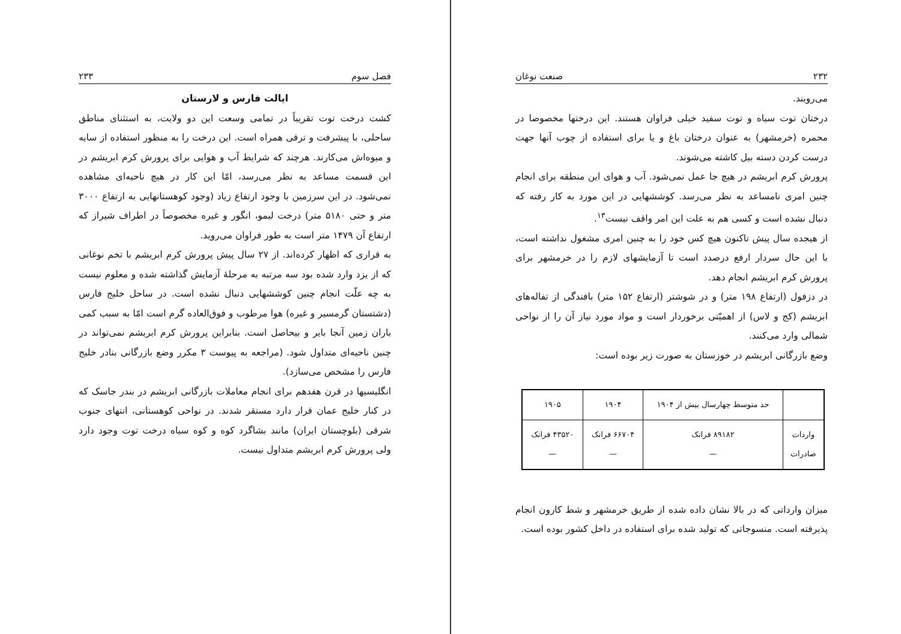فصل سوم ۲۳۳
ایالت فارس و لارستان
کشت درخت توت تقریباً در تمامی وسعت این دو ولایت، به استثنای مناطق ساحلی، با پیشرفت و ترقی همراه است. این درخت را به منظور استفاده از سایه و میوه‌اش می‌کارند. هرچند که شرایط آب و هوایی برای پرورش کرم ابریشم در این قسمت مساعد به نظر می‌رسد، امّا این کار در هیچ ناحیه‌ای مشاهده نمی‌شود. در این سرزمین با وجود ارتفاع زیاد (وجود کوهستانهایی به ارتفاع ۳۰۰۰ متر و حتی ۵۱۸۰ متر) درخت لیمو، انگور و غیره مخصوصاً در اطراف شیراز که ارتفاع آن ۱۴۷۹ متر است به طور فراوان می‌روید.
به قراری که اظهار کرده‌اند. از ۲۷ سال پیش پرورش کرم ابریشم با تخم نوغانی که از یزد وارد شده بود سه مرتبه به مرحلهٔ آزمایش گذاشته شده و معلوم نیست به چه علّت انجام چنین کوششهایی دنبال نشده است. در ساحل خلیج فارس (دشتستان گرمسیر و غیره) هوا مرطوب و فوق‌العاده گرم است امّا به سبب کمی باران زمین آنجا بایر و بیحاصل است. بنابراین پرورش کرم ابریشم نمی‌تواند در چنین ناحیه‌ای متداول شود. (مراجعه به پیوست ۳ مکرر وضع بازرگانی بنادر خلیج فارس را مشخص می‌سازد).
انگلیسیها در قرن هفدهم برای انجام معاملات بازرگانی ابریشم در بندر جاسک که در کنار خلیج عمان قرار دارد مستقر شدند. در نواحی کوهستانی، انتهای جنوب شرقی (بلوچستان ایران) مانند بشاگرد کوه و کوه سیاه درخت توت وجود دارد ولی پرورش کرم ابریشم متداول نیست.
۲۳۲ صنعت نوغان
می‌رویند.
درختان توت سیاه و توت سفید خیلی فراوان هستند. این درختها مخصوصا در محمره (خرمشهر) به عنوان درختان باغ و یا برای استفاده از چوب آنها جهت درست کردن دسته بیل کاشته می‌شوند.
پرورش کرم ابریشم در هیچ جا عمل نمی‌شود. آب و هوای این منطقه برای انجام چنین امری نامساعد به نظر می‌رسد. کوششهایی در این مورد به کار رفته که دنبال نشده است و کسی هم به علت این امر واقف نیست<sup>۱۳</sup>.
از هیجده سال پیش تاکنون هیچ کس خود را به چنین امری مشغول نداشته است، با این حال سردار ارفع درصدد است تا آزمایشهای لازم را در خرمشهر برای پرورش کرم ابریشم انجام دهد.
در دزفول (ارتفاع ۱۹۸ متر) و در شوشتر (ارتفاع ۱۵۲ متر) بافندگی از تفاله‌های ابریشم (کج و لاس) از اهمیّتی برخوردار است و مواد مورد نیاز آن را از نواحی شمالی وارد می‌کنند.
وضع بازرگانی ابریشم در خوزستان به صورت زیر بوده است:
| | حد متوسط چهارسال بیش از ۱۹۰۴ | ۱۹۰۴ | ۱۹۰۵ |
| --- | --- | --- | --- |
| واردات صادرات | ۸۹۱۸۲ فرانک — | ۶۶۷۰۴ فرانک — | ۴۳۵۲۰ فرانک — |
میزان وارداتی که در بالا نشان داده شده از طریق خرمشهر و شط کارون انجام پذیرفته است. منسوجاتی که تولید شده برای استفاده در داخل کشور بوده است.